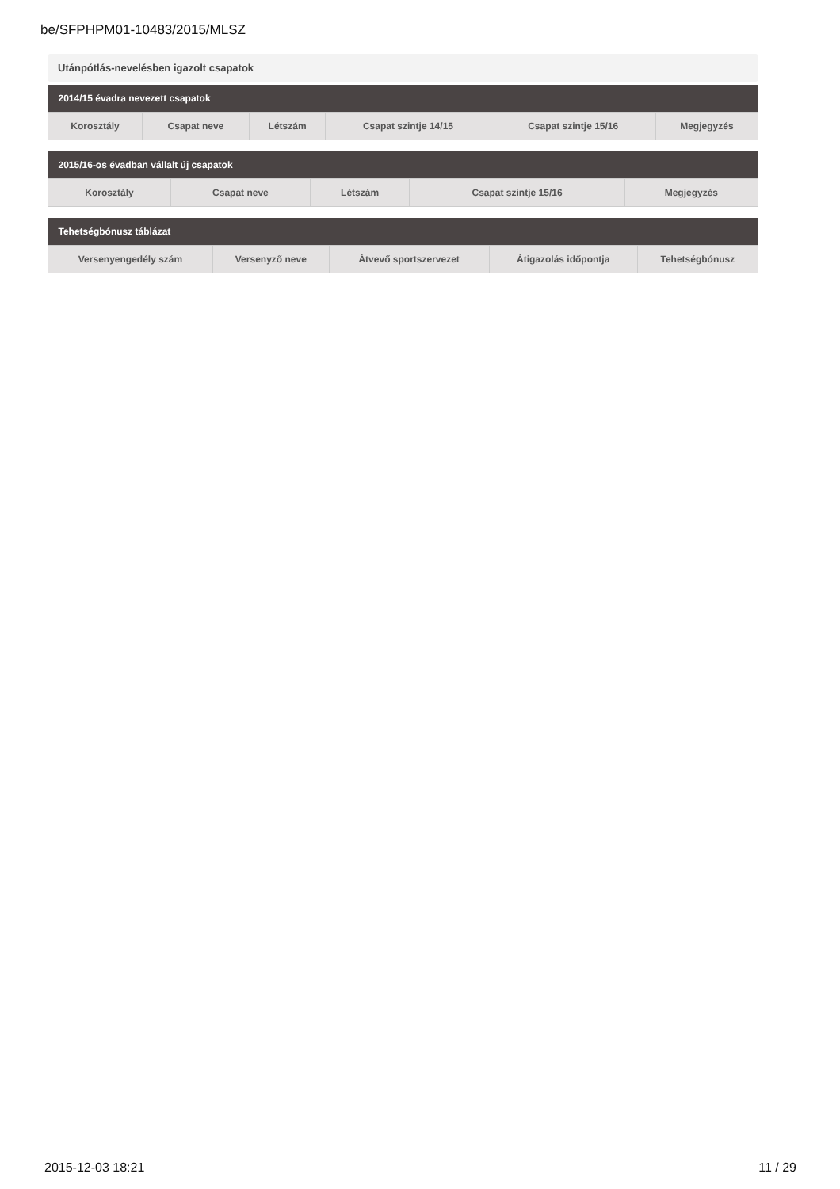be/SFPHPM01-10483/2015/MLSZ
Utánpótlás-nevelésben igazolt csapatok
| 2014/15 évadra nevezett csapatok | | | | | |
| --- | --- | --- | --- | --- | --- |
| Korosztály | Csapat neve | Létszám | Csapat szintje 14/15 | Csapat szintje 15/16 | Megjegyzés |
| 2015/16-os évadban vállalt új csapatok | | | | |
| --- | --- | --- | --- | --- |
| Korosztály | Csapat neve | Létszám | Csapat szintje 15/16 | Megjegyzés |
| Tehetségbónusz táblázat | | | | |
| --- | --- | --- | --- | --- |
| Versenyengedély szám | Versenyző neve | Átvevő sportszervezet | Átigazolás időpontja | Tehetségbónusz |
2015-12-03 18:21 11 / 29